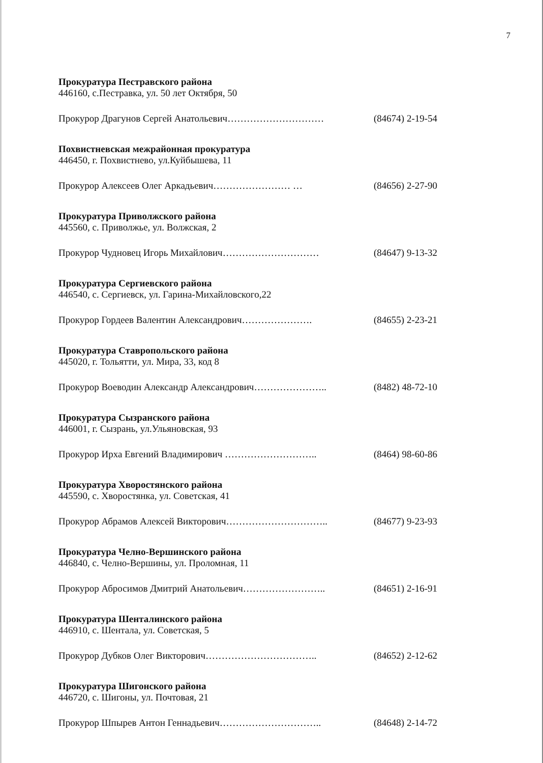7
Прокуратура Пестравского района
446160, с.Пестравка, ул. 50 лет Октября, 50
Прокурор Драгунов Сергей Анатольевич………………………… (84674) 2-19-54
Похвистневская межрайонная прокуратура
446450, г. Похвистнево, ул.Куйбышева, 11
Прокурор Алексеев Олег Аркадьевич…………………… … (84656) 2-27-90
Прокуратура Приволжского района
445560, с. Приволжье, ул. Волжская, 2
Прокурор Чудновец Игорь Михайлович………………………… (84647) 9-13-32
Прокуратура Сергиевского района
446540, с. Сергиевск, ул. Гарина-Михайловского,22
Прокурор Гордеев Валентин Александрович…………………. (84655) 2-23-21
Прокуратура Ставропольского района
445020, г. Тольятти, ул. Мира, 33, код 8
Прокурор Воеводин Александр Александрович………………….. (8482) 48-72-10
Прокуратура Сызранского района
446001, г. Сызрань, ул.Ульяновская, 93
Прокурор Ирха Евгений Владимирович ……………………….. (8464) 98-60-86
Прокуратура Хворостянского района
445590, с. Хворостянка, ул. Советская, 41
Прокурор Абрамов Алексей Викторович………………………….. (84677) 9-23-93
Прокуратура Челно-Вершинского района
446840, с. Челно-Вершины, ул. Проломная, 11
Прокурор Абросимов Дмитрий Анатольевич…………………….. (84651) 2-16-91
Прокуратура Шенталинского района
446910, с. Шентала, ул. Советская, 5
Прокурор Дубков Олег Викторович…………………………….. (84652) 2-12-62
Прокуратура Шигонского района
446720, с. Шигоны, ул. Почтовая, 21
Прокурор Шпырев Антон Геннадьевич………………………….. (84648) 2-14-72